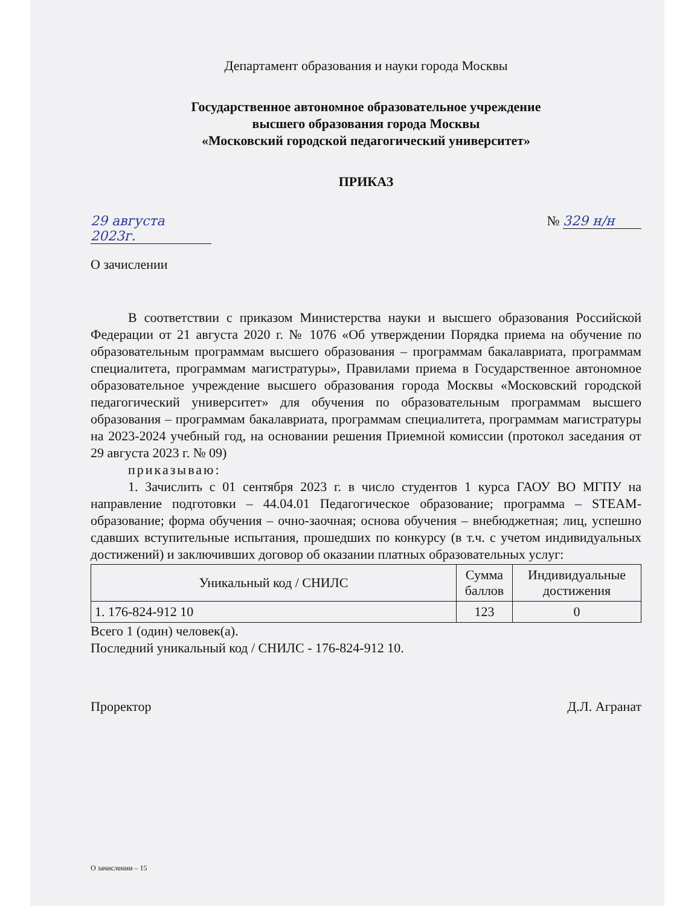Департамент образования и науки города Москвы
Государственное автономное образовательное учреждение
высшего образования города Москвы
«Московский городской педагогический университет»
ПРИКАЗ
29 августа 2023г. № 329 н/н
О зачислении
В соответствии с приказом Министерства науки и высшего образования Российской Федерации от 21 августа 2020 г. № 1076 «Об утверждении Порядка приема на обучение по образовательным программам высшего образования – программам бакалавриата, программам специалитета, программам магистратуры», Правилами приема в Государственное автономное образовательное учреждение высшего образования города Москвы «Московский городской педагогический университет» для обучения по образовательным программам высшего образования – программам бакалавриата, программам специалитета, программам магистратуры на 2023-2024 учебный год, на основании решения Приемной комиссии (протокол заседания от 29 августа 2023 г. № 09)
приказываю:
1. Зачислить с 01 сентября 2023 г. в число студентов 1 курса ГАОУ ВО МГПУ на направление подготовки – 44.04.01 Педагогическое образование; программа – STEAM-образование; форма обучения – очно-заочная; основа обучения – внебюджетная; лиц, успешно сдавших вступительные испытания, прошедших по конкурсу (в т.ч. с учетом индивидуальных достижений) и заключивших договор об оказании платных образовательных услуг:
| Уникальный код / СНИЛС | Сумма баллов | Индивидуальные достижения |
| --- | --- | --- |
| 1. 176-824-912 10 | 123 | 0 |
Всего 1 (один) человек(а).
Последний уникальный код / СНИЛС - 176-824-912 10.
Проректор Д.Л. Агранат
О зачислении – 15